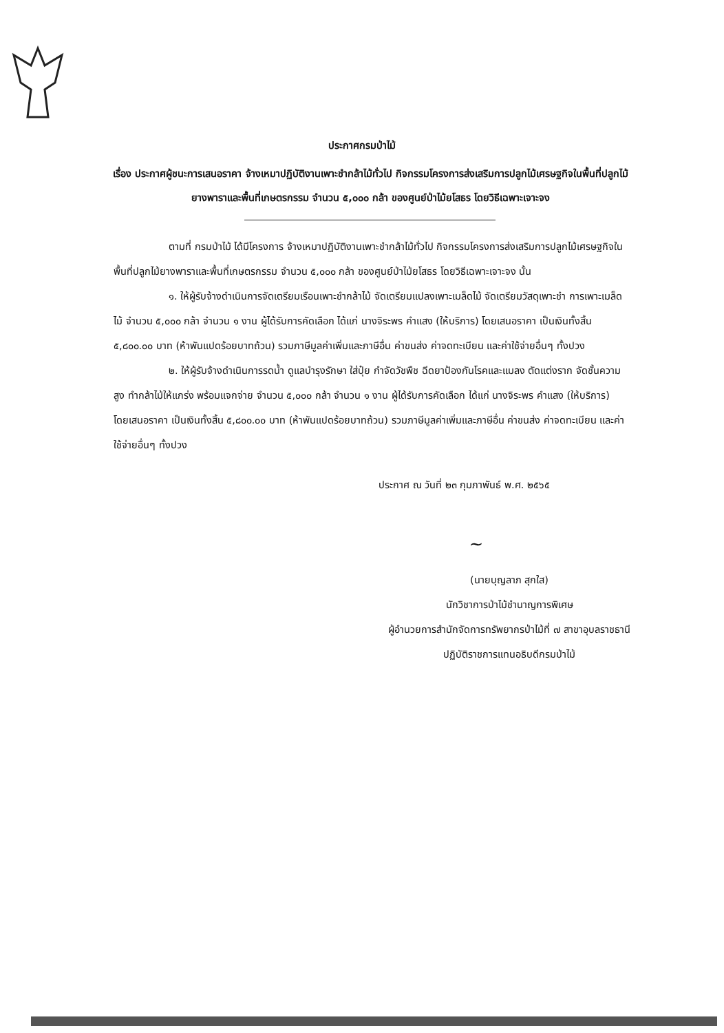ประกาศกรมป่าไม้
เรื่อง ประกาศผู้ชนะการเสนอราคา จ้างเหมาปฏิบัติงานเพาะชำกล้าไม้ทั่วไป กิจกรรมโครงการส่งเสริมการปลูกไม้เศรษฐกิจในพื้นที่ปลูกไม้ยางพาราและพื้นที่เกษตรกรรม จำนวน ๕,๐๐๐ กล้า ของศูนย์ป่าไม้ยโสธร โดยวิธีเฉพาะเจาะจง
ตามที่ กรมป่าไม้ ได้มีโครงการ จ้างเหมาปฏิบัติงานเพาะชำกล้าไม้ทั่วไป กิจกรรมโครงการส่งเสริมการปลูกไม้เศรษฐกิจในพื้นที่ปลูกไม้ยางพาราและพื้นที่เกษตรกรรม จำนวน ๕,๐๐๐ กล้า ของศูนย์ป่าไม้ยโสธร โดยวิธีเฉพาะเจาะจง นั้น
๑. ให้ผู้รับจ้างดำเนินการจัดเตรียมเรือนเพาะชำกล้าไม้ จัดเตรียมแปลงเพาะเมล็ดไม้ จัดเตรียมวัสดุเพาะชำ การเพาะเมล็ดไม้ จำนวน ๕,๐๐๐ กล้า จำนวน ๑ งาน ผู้ได้รับการคัดเลือก ได้แก่ นางจิระพร คำแสง (ให้บริการ) โดยเสนอราคา เป็นเงินทั้งสิ้น ๕,๘๐๐.๐๐ บาท (ห้าพันแปดร้อยบาทถ้วน) รวมภาษีมูลค่าเพิ่มและภาษีอื่น ค่าขนส่ง ค่าจดทะเบียน และค่าใช้จ่ายอื่นๆ ทั้งปวง
๒. ให้ผู้รับจ้างดำเนินการรดน้ำ ดูแลบำรุงรักษา ใส่ปุ๋ย กำจัดวัชพืช ฉีดยาป้องกันโรคและแมลง ตัดแต่งราก จัดชั้นความสูง ทำกล้าไม้ให้แกร่ง พร้อมแจกจ่าย จำนวน ๕,๐๐๐ กล้า จำนวน ๑ งาน ผู้ได้รับการคัดเลือก ได้แก่ นางจิระพร คำแสง (ให้บริการ) โดยเสนอราคา เป็นเงินทั้งสิ้น ๕,๘๐๐.๐๐ บาท (ห้าพันแปดร้อยบาทถ้วน) รวมภาษีมูลค่าเพิ่มและภาษีอื่น ค่าขนส่ง ค่าจดทะเบียน และค่าใช้จ่ายอื่นๆ ทั้งปวง
ประกาศ ณ วันที่ ๒๓ กุมภาพันธ์ พ.ศ. ๒๕๖๕
~
(นายบุญลาภ สุกใส)
นักวิชาการป่าไม้ชำนาญการพิเศษ
ผู้อำนวยการสำนักจัดการทรัพยากรป่าไม้ที่ ๗ สาขาอุบลราชธานี
ปฏิบัติราชการแทนอธิบดีกรมป่าไม้